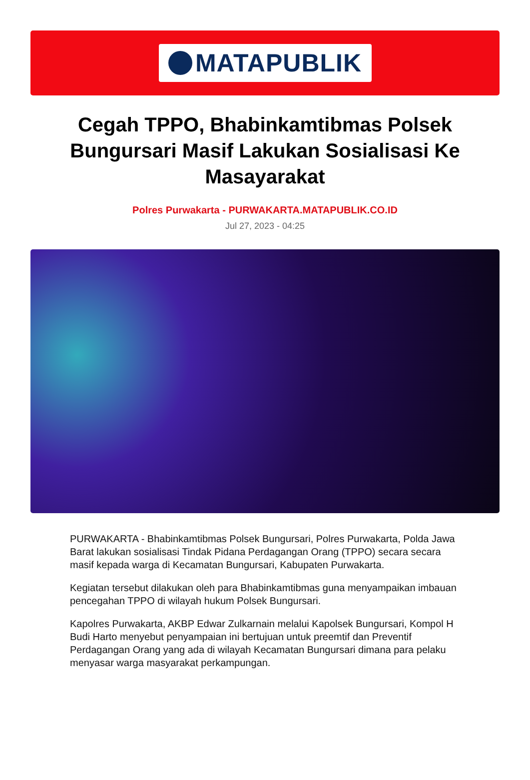MATAPUBLIK
Cegah TPPO, Bhabinkamtibmas Polsek Bungursari Masif Lakukan Sosialisasi Ke Masayarakat
Polres Purwakarta - PURWAKARTA.MATAPUBLIK.CO.ID
Jul 27, 2023 - 04:25
PURWAKARTA - Bhabinkamtibmas Polsek Bungursari, Polres Purwakarta, Polda Jawa Barat lakukan sosialisasi Tindak Pidana Perdagangan Orang (TPPO) secara secara masif kepada warga di Kecamatan Bungursari, Kabupaten Purwakarta.
Kegiatan tersebut dilakukan oleh para Bhabinkamtibmas guna menyampaikan imbauan pencegahan TPPO di wilayah hukum Polsek Bungursari.
Kapolres Purwakarta, AKBP Edwar Zulkarnain melalui Kapolsek Bungursari, Kompol H Budi Harto menyebut penyampaian ini bertujuan untuk preemtif dan Preventif Perdagangan Orang yang ada di wilayah Kecamatan Bungursari dimana para pelaku menyasar warga masyarakat perkampungan.